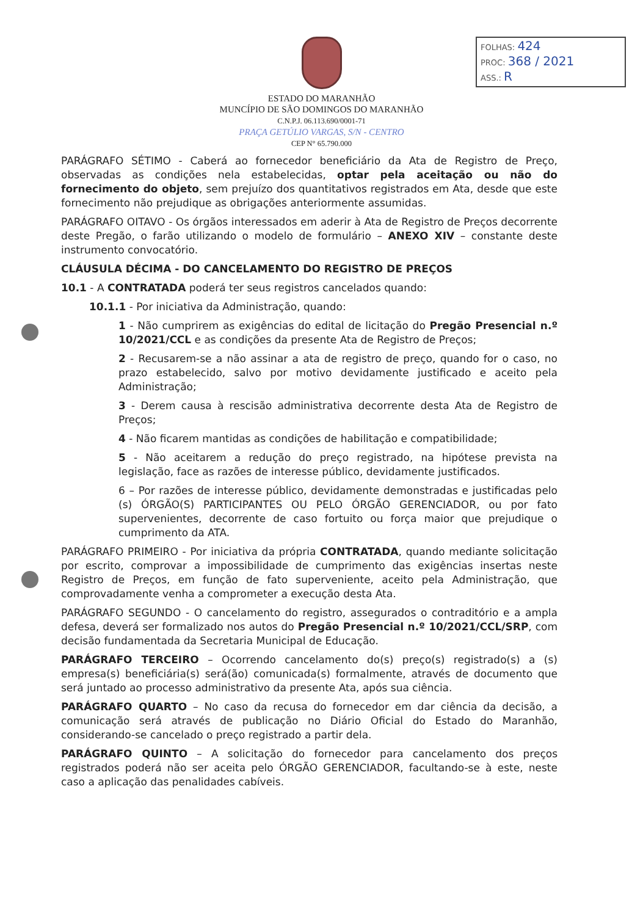FOLHAS: 424
PROC: 368 / 2021
ASS.: R
ESTADO DO MARANHÃO
MUNCÍPIO DE SÃO DOMINGOS DO MARANHÃO
C.N.P.J. 06.113.690/0001-71
PRAÇA GETÚLIO VARGAS, S/N - CENTRO
CEP N° 65.790.000
PARÁGRAFO SÉTIMO - Caberá ao fornecedor beneficiário da Ata de Registro de Preço, observadas as condições nela estabelecidas, optar pela aceitação ou não do fornecimento do objeto, sem prejuízo dos quantitativos registrados em Ata, desde que este fornecimento não prejudique as obrigações anteriormente assumidas.
PARÁGRAFO OITAVO - Os órgãos interessados em aderir à Ata de Registro de Preços decorrente deste Pregão, o farão utilizando o modelo de formulário – ANEXO XIV – constante deste instrumento convocatório.
CLÁUSULA DÉCIMA - DO CANCELAMENTO DO REGISTRO DE PREÇOS
10.1 - A CONTRATADA poderá ter seus registros cancelados quando:
10.1.1 - Por iniciativa da Administração, quando:
1 - Não cumprirem as exigências do edital de licitação do Pregão Presencial n.º 10/2021/CCL e as condições da presente Ata de Registro de Preços;
2 - Recusarem-se a não assinar a ata de registro de preço, quando for o caso, no prazo estabelecido, salvo por motivo devidamente justificado e aceito pela Administração;
3 - Derem causa à rescisão administrativa decorrente desta Ata de Registro de Preços;
4 - Não ficarem mantidas as condições de habilitação e compatibilidade;
5 - Não aceitarem a redução do preço registrado, na hipótese prevista na legislação, face as razões de interesse público, devidamente justificados.
6 – Por razões de interesse público, devidamente demonstradas e justificadas pelo (s) ÓRGÃO(S) PARTICIPANTES OU PELO ÓRGÃO GERENCIADOR, ou por fato supervenientes, decorrente de caso fortuito ou força maior que prejudique o cumprimento da ATA.
PARÁGRAFO PRIMEIRO - Por iniciativa da própria CONTRATADA, quando mediante solicitação por escrito, comprovar a impossibilidade de cumprimento das exigências insertas neste Registro de Preços, em função de fato superveniente, aceito pela Administração, que comprovadamente venha a comprometer a execução desta Ata.
PARÁGRAFO SEGUNDO - O cancelamento do registro, assegurados o contraditório e a ampla defesa, deverá ser formalizado nos autos do Pregão Presencial n.º 10/2021/CCL/SRP, com decisão fundamentada da Secretaria Municipal de Educação.
PARÁGRAFO TERCEIRO – Ocorrendo cancelamento do(s) preço(s) registrado(s) a (s) empresa(s) beneficiária(s) será(ão) comunicada(s) formalmente, através de documento que será juntado ao processo administrativo da presente Ata, após sua ciência.
PARÁGRAFO QUARTO – No caso da recusa do fornecedor em dar ciência da decisão, a comunicação será através de publicação no Diário Oficial do Estado do Maranhão, considerando-se cancelado o preço registrado a partir dela.
PARÁGRAFO QUINTO – A solicitação do fornecedor para cancelamento dos preços registrados poderá não ser aceita pelo ÓRGÃO GERENCIADOR, facultando-se à este, neste caso a aplicação das penalidades cabíveis.